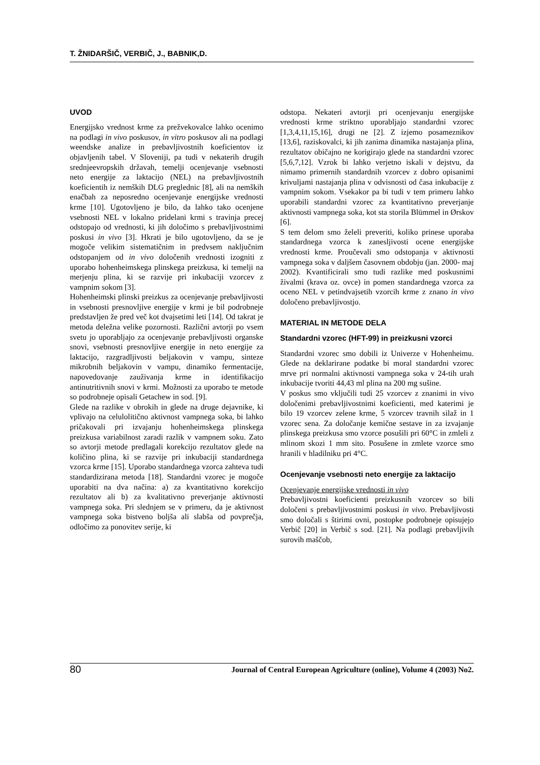T. ŽNIDARŠIČ, VERBIČ, J., BABNIK,D.
UVOD
Energijsko vrednost krme za prežvekovalce lahko ocenimo na podlagi in vivo poskusov, in vitro poskusov ali na podlagi weendske analize in prebavljivostnih koeficientov iz objavljenih tabel. V Sloveniji, pa tudi v nekaterih drugih srednjeevropskih državah, temelji ocenjevanje vsebnosti neto energije za laktacijo (NEL) na prebavljivostnih koeficientih iz nemških DLG preglednic [8], ali na nemških enačbah za neposredno ocenjevanje energijske vrednosti krme [10]. Ugotovljeno je bilo, da lahko tako ocenjene vsebnosti NEL v lokalno pridelani krmi s travinja precej odstopajo od vrednosti, ki jih določimo s prebavljivostnimi poskusi in vivo [3]. Hkrati je bilo ugotovljeno, da se je mogoče velikim sistematičnim in predvsem naključnim odstopanjem od in vivo določenih vrednosti izogniti z uporabo hohenheimskega plinskega preizkusa, ki temelji na merjenju plina, ki se razvije pri inkubaciji vzorcev z vampnim sokom [3].
Hohenheimski plinski preizkus za ocenjevanje prebavljivosti in vsebnosti presnovljive energije v krmi je bil podrobneje predstavljen že pred več kot dvajsetimi leti [14]. Od takrat je metoda deležna velike pozornosti. Različni avtorji po vsem svetu jo uporabljajo za ocenjevanje prebavljivosti organske snovi, vsebnosti presnovljive energije in neto energije za laktacijo, razgradljivosti beljakovin v vampu, sinteze mikrobnih beljakovin v vampu, dinamiko fermentacije, napovedovanje zauživanja krme in identifikacijo antinutritivnih snovi v krmi. Možnosti za uporabo te metode so podrobneje opisali Getachew in sod. [9].
Glede na razlike v obrokih in glede na druge dejavnike, ki vplivajo na celulolitično aktivnost vampnega soka, bi lahko pričakovali pri izvajanju hohenheimskega plinskega preizkusa variabilnost zaradi razlik v vampnem soku. Zato so avtorji metode predlagali korekcijo rezultatov glede na količino plina, ki se razvije pri inkubaciji standardnega vzorca krme [15]. Uporabo standardnega vzorca zahteva tudi standardizirana metoda [18]. Standardni vzorec je mogoče uporabiti na dva načina: a) za kvantitativno korekcijo rezultatov ali b) za kvalitativno preverjanje aktivnosti vampnega soka. Pri slednjem se v primeru, da je aktivnost vampnega soka bistveno boljša ali slabša od povprečja, odločimo za ponovitev serije, ki
odstopa. Nekateri avtorji pri ocenjevanju energijske vrednosti krme striktno uporabljajo standardni vzorec [1,3,4,11,15,16], drugi ne [2]. Z izjemo posameznikov [13,6], raziskovalci, ki jih zanima dinamika nastajanja plina, rezultatov običajno ne korigirajo glede na standardni vzorec [5,6,7,12]. Vzrok bi lahko verjetno iskali v dejstvu, da nimamo primernih standardnih vzorcev z dobro opisanimi krivuljami nastajanja plina v odvisnosti od časa inkubacije z vampnim sokom. Vsekakor pa bi tudi v tem primeru lahko uporabili standardni vzorec za kvantitativno preverjanje aktivnosti vampnega soka, kot sta storila Blümmel in Ørskov [6].
S tem delom smo želeli preveriti, koliko prinese uporaba standardnega vzorca k zanesljivosti ocene energijske vrednosti krme. Proučevali smo odstopanja v aktivnosti vampnega soka v daljšem časovnem obdobju (jan. 2000- maj 2002). Kvantificirali smo tudi razlike med poskusnimi živalmi (krava oz. ovce) in pomen standardnega vzorca za oceno NEL v petindvajsetih vzorcih krme z znano in vivo določeno prebavljivostjo.
MATERIAL IN METODE DELA
Standardni vzorec (HFT-99) in preizkusni vzorci
Standardni vzorec smo dobili iz Univerze v Hohenheimu. Glede na deklarirane podatke bi moral standardni vzorec mrve pri normalni aktivnosti vampnega soka v 24-tih urah inkubacije tvoriti 44,43 ml plina na 200 mg sušine.
V poskus smo vključili tudi 25 vzorcev z znanimi in vivo določenimi prebavljivostnimi koeficienti, med katerimi je bilo 19 vzorcev zelene krme, 5 vzorcev travnih silaž in 1 vzorec sena. Za določanje kemične sestave in za izvajanje plinskega preizkusa smo vzorce posušili pri 60°C in zmleli z mlinom skozi 1 mm sito. Posušene in zmlete vzorce smo hranili v hladilniku pri 4°C.
Ocenjevanje vsebnosti neto energije za laktacijo
Ocenjevanje energijske vrednosti in vivo
Prebavljivostni koeficienti preizkusnih vzorcev so bili določeni s prebavljivostnimi poskusi in vivo. Prebavljivosti smo določali s štirimi ovni, postopke podrobneje opisujejo Verbič [20] in Verbič s sod. [21]. Na podlagi prebavljivih surovih maščob,
80 Journal of Central European Agriculture (online), Volume 4 (2003) No2.